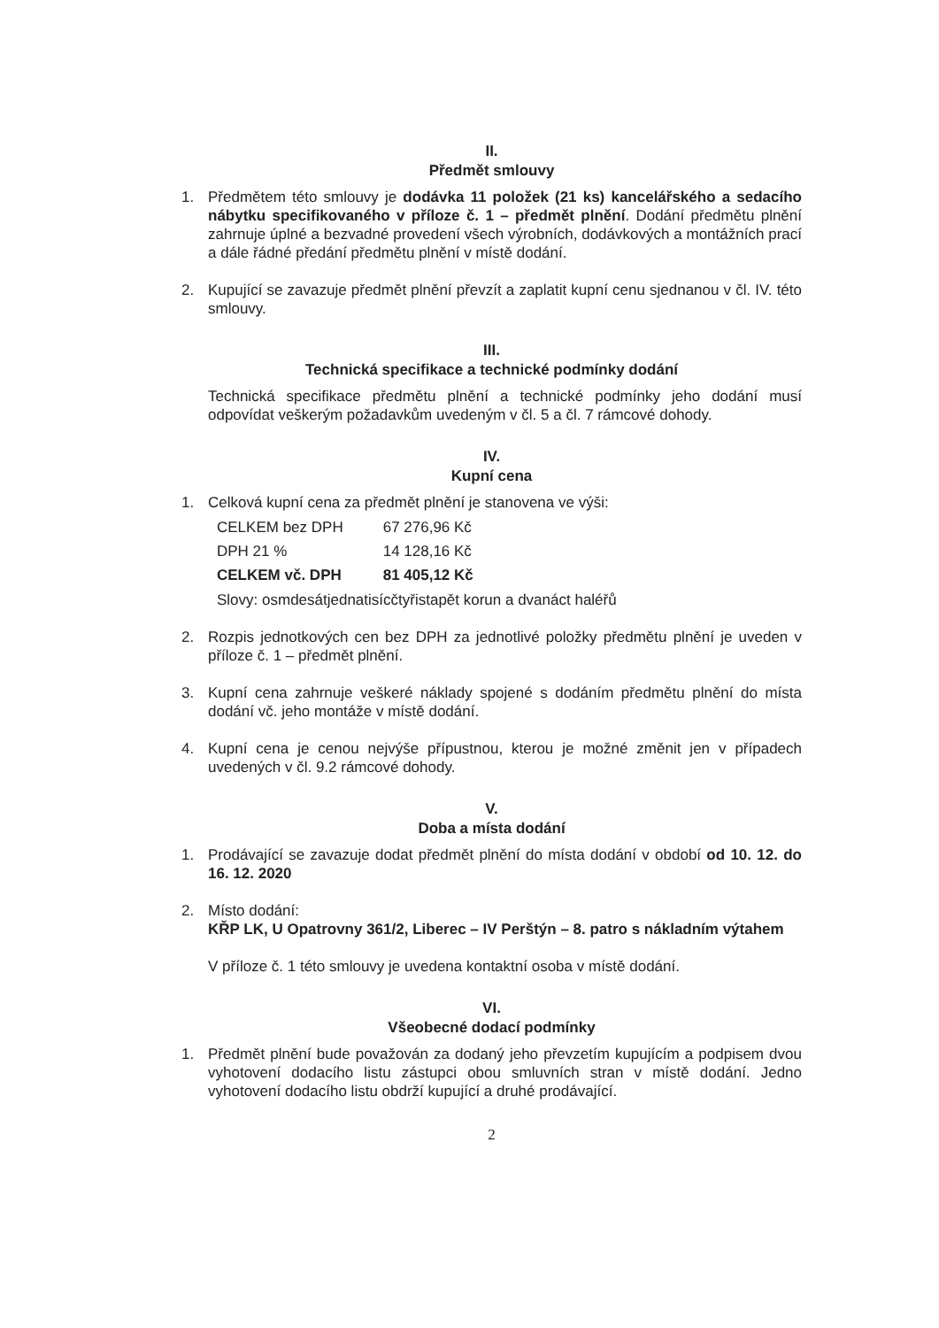II.
Předmět smlouvy
1. Předmětem této smlouvy je dodávka 11 položek (21 ks) kancelářského a sedacího nábytku specifikovaného v příloze č. 1 – předmět plnění. Dodání předmětu plnění zahrnuje úplné a bezvadné provedení všech výrobních, dodávkových a montážních prací a dále řádné předání předmětu plnění v místě dodání.
2. Kupující se zavazuje předmět plnění převzít a zaplatit kupní cenu sjednanou v čl. IV. této smlouvy.
III.
Technická specifikace a technické podmínky dodání
Technická specifikace předmětu plnění a technické podmínky jeho dodání musí odpovídat veškerým požadavkům uvedeným v čl. 5 a čl. 7 rámcové dohody.
IV.
Kupní cena
1. Celková kupní cena za předmět plnění je stanovena ve výši:
| CELKEM bez DPH | 67 276,96 Kč |
| DPH 21 % | 14 128,16 Kč |
| CELKEM vč. DPH | 81 405,12 Kč |
Slovy: osmdesátjednatisícčtyřistapět korun a dvanáct haléřů
2. Rozpis jednotkových cen bez DPH za jednotlivé položky předmětu plnění je uveden v příloze č. 1 – předmět plnění.
3. Kupní cena zahrnuje veškeré náklady spojené s dodáním předmětu plnění do místa dodání vč. jeho montáže v místě dodání.
4. Kupní cena je cenou nejvýše přípustnou, kterou je možné změnit jen v případech uvedených v čl. 9.2 rámcové dohody.
V.
Doba a místa dodání
1. Prodávající se zavazuje dodat předmět plnění do místa dodání v období od 10. 12. do 16. 12. 2020
2. Místo dodání:
KŘP LK, U Opatrovny 361/2, Liberec – IV Perštýn – 8. patro s nákladním výtahem
V příloze č. 1 této smlouvy je uvedena kontaktní osoba v místě dodání.
VI.
Všeobecné dodací podmínky
1. Předmět plnění bude považován za dodaný jeho převzetím kupujícím a podpisem dvou vyhotovení dodacího listu zástupci obou smluvních stran v místě dodání. Jedno vyhotovení dodacího listu obdrží kupující a druhé prodávající.
2